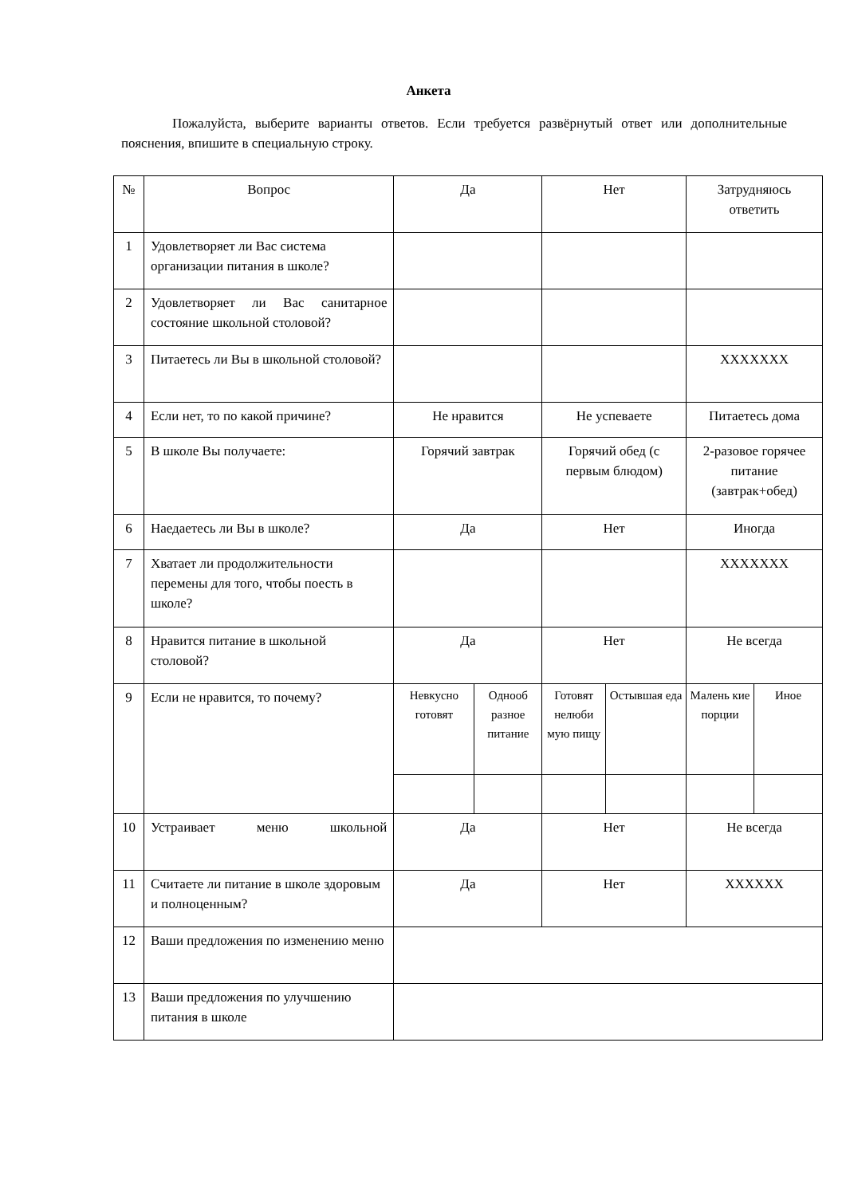Анкета
Пожалуйста, выберите варианты ответов. Если требуется развёрнутый ответ или дополнительные пояснения, впишите в специальную строку.
| № | Вопрос | Да | | Нет | | Затрудняюсь ответить | |
| 1 | Удовлетворяет ли Вас система организации питания в школе? | | | | | | |
| 2 | Удовлетворяет ли Вас санитарное состояние школьной столовой? | | | | | | |
| 3 | Питаетесь ли Вы в школьной столовой? | | | | | XXXXXXX | |
| 4 | Если нет, то по какой причине? | Не нравится | | Не успеваете | | Питаетесь дома | |
| 5 | В школе Вы получаете: | Горячий завтрак | | Горячий обед (с первым блюдом) | | 2-разовое горячее питание (завтрак+обед) | |
| 6 | Наедаетесь ли Вы в школе? | Да | | Нет | | Иногда | |
| 7 | Хватает ли продолжительности перемены для того, чтобы поесть в школе? | | | | | XXXXXXX | |
| 8 | Нравится питание в школьной столовой? | Да | | Нет | | Не всегда | |
| 9 | Если не нравится, то почему? | Невкусно готовят | Однооб разное питание | Готовят нелюби мую пищу | Остывшая еда | Малень кие порции | Иное |
| 10 | Устраивает меню школьной | Да | | Нет | | Не всегда | |
| 11 | Считаете ли питание в школе здоровым и полноценным? | Да | | Нет | | XXXXXX | |
| 12 | Ваши предложения по изменению меню | | | | | | |
| 13 | Ваши предложения по улучшению питания в школе | | | | | | |